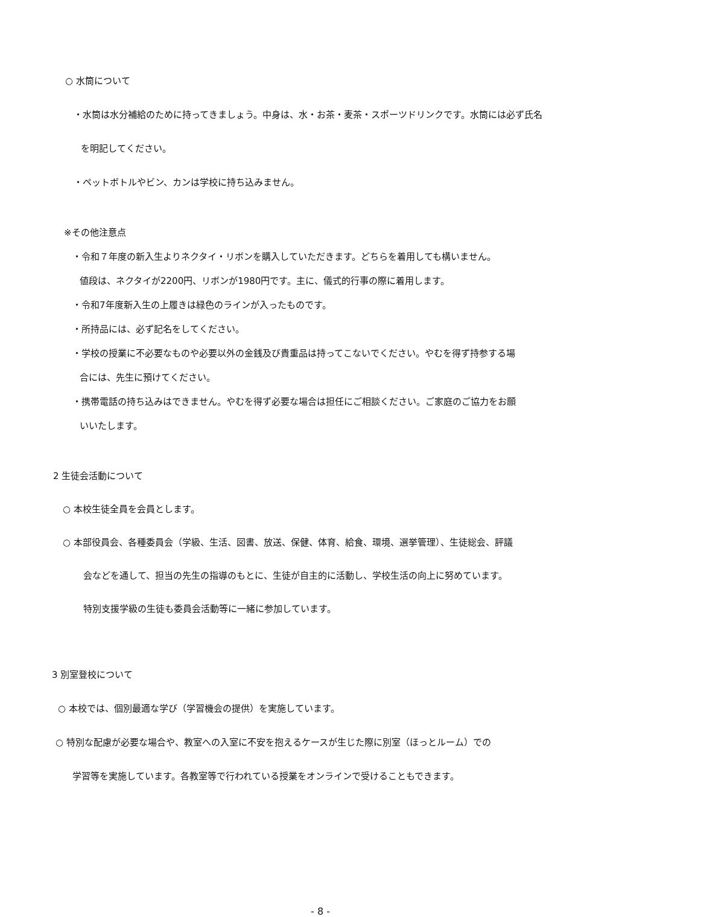○ 水筒について
・水筒は水分補給のために持ってきましょう。中身は、水・お茶・麦茶・スポーツドリンクです。水筒には必ず氏名
を明記してください。
・ペットボトルやビン、カンは学校に持ち込みません。
※その他注意点
・令和７年度の新入生よりネクタイ・リボンを購入していただきます。どちらを着用しても構いません。
値段は、ネクタイが2200円、リボンが1980円です。主に、儀式的行事の際に着用します。
・令和7年度新入生の上履きは緑色のラインが入ったものです。
・所持品には、必ず記名をしてください。
・学校の授業に不必要なものや必要以外の金銭及び貴重品は持ってこないでください。やむを得ず持参する場
合には、先生に預けてください。
・携帯電話の持ち込みはできません。やむを得ず必要な場合は担任にご相談ください。ご家庭のご協力をお願
いいたします。
2 生徒会活動について
○ 本校生徒全員を会員とします。
○ 本部役員会、各種委員会（学級、生活、図書、放送、保健、体育、給食、環境、選挙管理）、生徒総会、評議
会などを通して、担当の先生の指導のもとに、生徒が自主的に活動し、学校生活の向上に努めています。
特別支援学級の生徒も委員会活動等に一緒に参加しています。
3 別室登校について
○ 本校では、個別最適な学び（学習機会の提供）を実施しています。
○ 特別な配慮が必要な場合や、教室への入室に不安を抱えるケースが生じた際に別室（ほっとルーム）での
学習等を実施しています。各教室等で行われている授業をオンラインで受けることもできます。
- 8 -